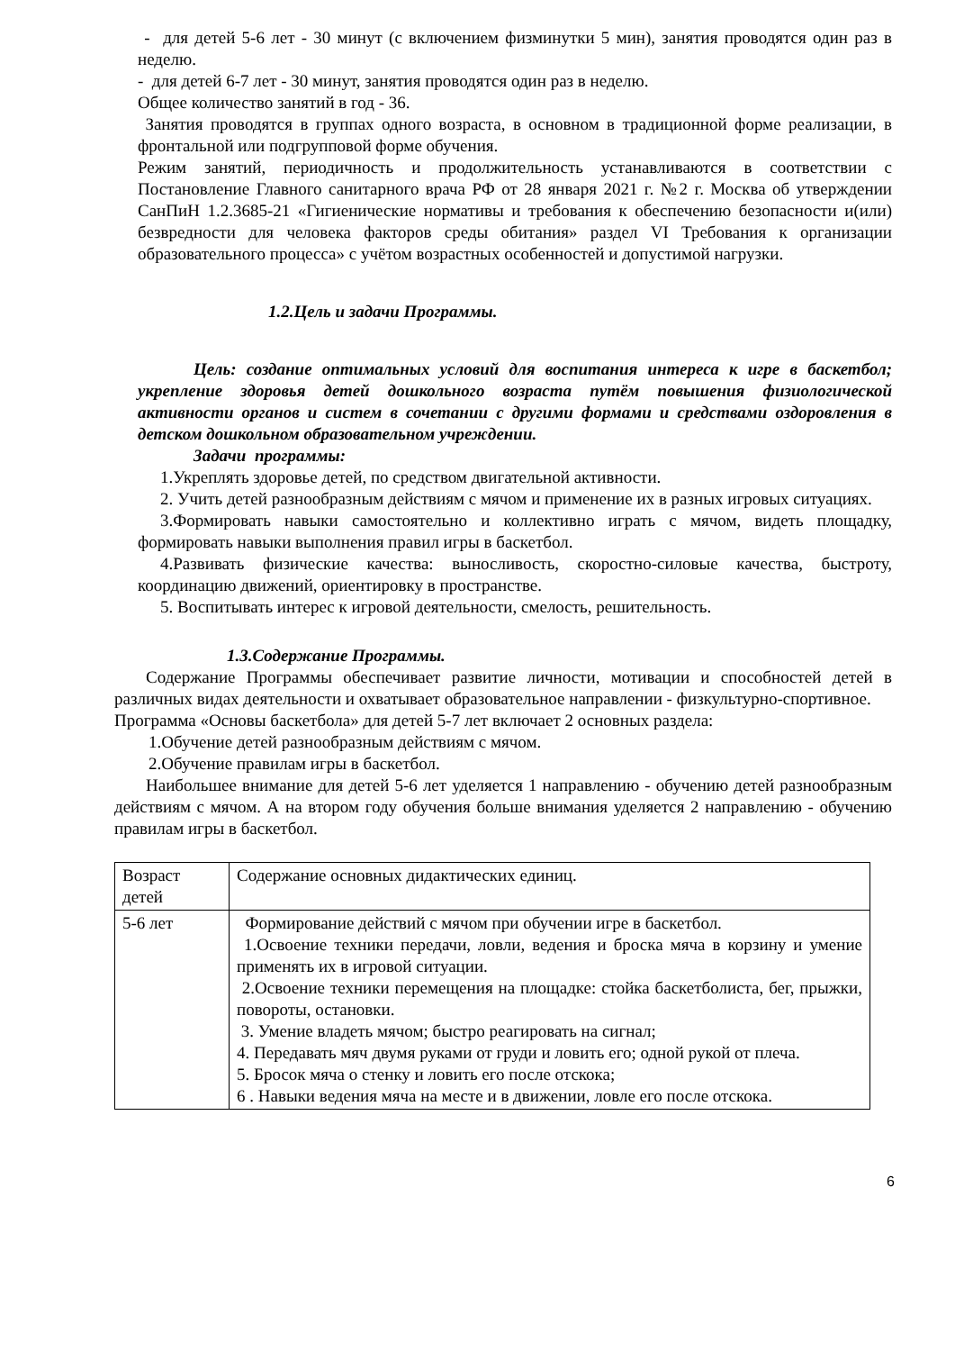- для детей 5-6 лет - 30 минут (с включением физминутки 5 мин), занятия проводятся один раз в неделю.
- для детей 6-7 лет - 30 минут, занятия проводятся один раз в неделю.
Общее количество занятий в год - 36.
Занятия проводятся в группах одного возраста, в основном в традиционной форме реализации, в фронтальной или подгрупповой форме обучения.
Режим занятий, периодичность и продолжительность устанавливаются в соответствии с Постановление Главного санитарного врача РФ от 28 января 2021 г. №2 г. Москва об утверждении СанПиН 1.2.3685-21 «Гигиенические нормативы и требования к обеспечению безопасности и(или) безвредности для человека факторов среды обитания» раздел VI Требования к организации образовательного процесса» с учётом возрастных особенностей и допустимой нагрузки.
1.2.Цель и задачи Программы.
Цель: создание оптимальных условий для воспитания интереса к игре в баскетбол; укрепление здоровья детей дошкольного возраста путём повышения физиологической активности органов и систем в сочетании с другими формами и средствами оздоровления в детском дошкольном образовательном учреждении.
Задачи программы:
1.Укреплять здоровье детей, по средством двигательной активности.
2. Учить детей разнообразным действиям с мячом и применение их в разных игровых ситуациях.
3.Формировать навыки самостоятельно и коллективно играть с мячом, видеть площадку, формировать навыки выполнения правил игры в баскетбол.
4.Развивать физические качества: выносливость, скоростно-силовые качества, быстроту, координацию движений, ориентировку в пространстве.
5. Воспитывать интерес к игровой деятельности, смелость, решительность.
1.3.Содержание Программы.
Содержание Программы обеспечивает развитие личности, мотивации и способностей детей в различных видах деятельности и охватывает образовательное направлении - физкультурно-спортивное.
Программа «Основы баскетбола» для детей 5-7 лет включает 2 основных раздела:
1.Обучение детей разнообразным действиям с мячом.
2.Обучение правилам игры в баскетбол.
Наибольшее внимание для детей 5-6 лет уделяется 1 направлению - обучению детей разнообразным действиям с мячом. А на втором году обучения больше внимания уделяется 2 направлению - обучению правилам игры в баскетбол.
| Возраст детей | Содержание основных дидактических единиц. |
| 5-6 лет | Формирование действий с мячом при обучении игре в баскетбол. 1.Освоение техники передачи, ловли, ведения и броска мяча в корзину и умение применять их в игровой ситуации. 2.Освоение техники перемещения на площадке: стойка баскетболиста, бег, прыжки, повороты, остановки. 3. Умение владеть мячом; быстро реагировать на сигнал; 4. Передавать мяч двумя руками от груди и ловить его; одной рукой от плеча. 5. Бросок мяча о стенку и ловить его после отскока; 6 . Навыки ведения мяча на месте и в движении, ловле его после отскока. |
6